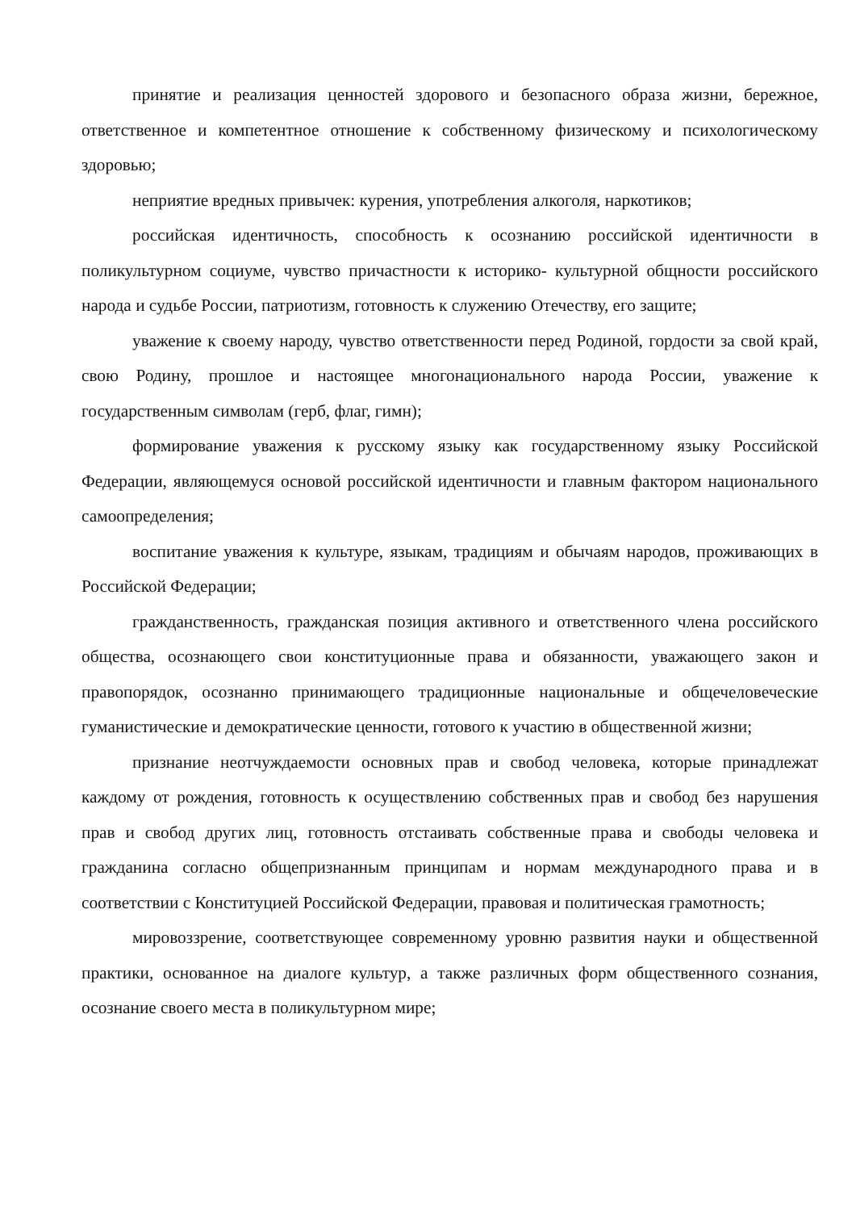принятие и реализация ценностей здорового и безопасного образа жизни, бережное, ответственное и компетентное отношение к собственному физическому и психологическому здоровью;
неприятие вредных привычек: курения, употребления алкоголя, наркотиков;
российская идентичность, способность к осознанию российской идентичности в поликультурном социуме, чувство причастности к историко- культурной общности российского народа и судьбе России, патриотизм, готовность к служению Отечеству, его защите;
уважение к своему народу, чувство ответственности перед Родиной, гордости за свой край, свою Родину, прошлое и настоящее многонационального народа России, уважение к государственным символам (герб, флаг, гимн);
формирование уважения к русскому языку как государственному языку Российской Федерации, являющемуся основой российской идентичности и главным фактором национального самоопределения;
воспитание уважения к культуре, языкам, традициям и обычаям народов, проживающих в Российской Федерации;
гражданственность, гражданская позиция активного и ответственного члена российского общества, осознающего свои конституционные права и обязанности, уважающего закон и правопорядок, осознанно принимающего традиционные национальные и общечеловеческие гуманистические и демократические ценности, готового к участию в общественной жизни;
признание неотчуждаемости основных прав и свобод человека, которые принадлежат каждому от рождения, готовность к осуществлению собственных прав и свобод без нарушения прав и свобод других лиц, готовность отстаивать собственные права и свободы человека и гражданина согласно общепризнанным принципам и нормам международного права и в соответствии с Конституцией Российской Федерации, правовая и политическая грамотность;
мировоззрение, соответствующее современному уровню развития науки и общественной практики, основанное на диалоге культур, а также различных форм общественного сознания, осознание своего места в поликультурном мире;